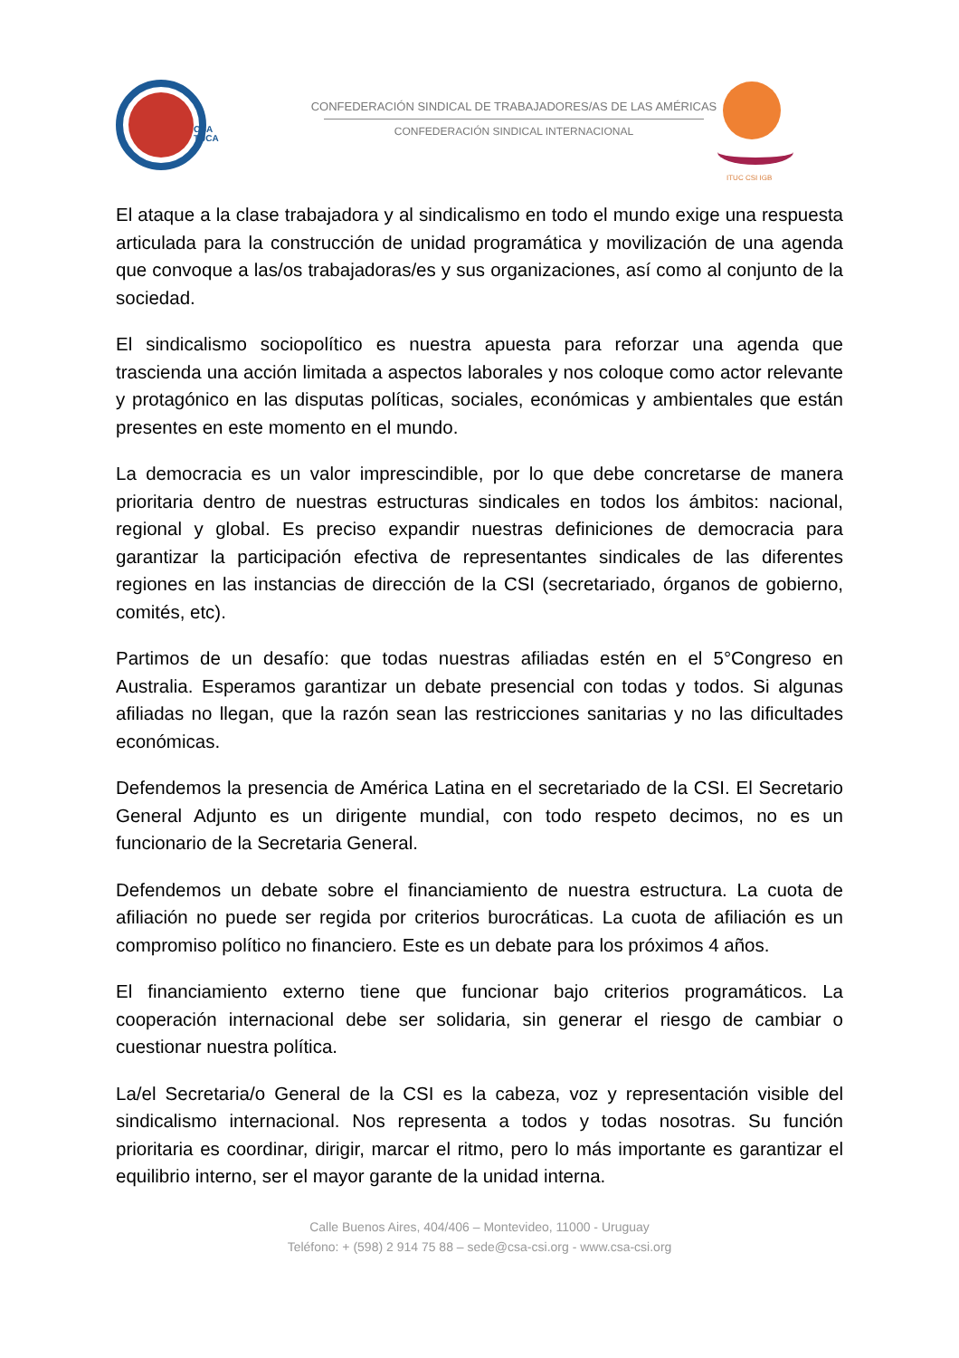CSA
TUCA
CONFEDERACIÓN SINDICAL DE TRABAJADORES/AS DE LAS AMÉRICAS
CONFEDERACIÓN SINDICAL INTERNACIONAL
ITUC CSI IGB
El ataque a la clase trabajadora y al sindicalismo en todo el mundo exige una respuesta articulada para la construcción de unidad programática y movilización de una agenda que convoque a las/os trabajadoras/es y sus organizaciones, así como al conjunto de la sociedad.
El sindicalismo sociopolítico es nuestra apuesta para reforzar una agenda que trascienda una acción limitada a aspectos laborales y nos coloque como actor relevante y protagónico en las disputas políticas, sociales, económicas y ambientales que están presentes en este momento en el mundo.
La democracia es un valor imprescindible, por lo que debe concretarse de manera prioritaria dentro de nuestras estructuras sindicales en todos los ámbitos: nacional, regional y global. Es preciso expandir nuestras definiciones de democracia para garantizar la participación efectiva de representantes sindicales de las diferentes regiones en las instancias de dirección de la CSI (secretariado, órganos de gobierno, comités, etc).
Partimos de un desafío: que todas nuestras afiliadas estén en el 5°Congreso en Australia. Esperamos garantizar un debate presencial con todas y todos. Si algunas afiliadas no llegan, que la razón sean las restricciones sanitarias y no las dificultades económicas.
Defendemos la presencia de América Latina en el secretariado de la CSI. El Secretario General Adjunto es un dirigente mundial, con todo respeto decimos, no es un funcionario de la Secretaria General.
Defendemos un debate sobre el financiamiento de nuestra estructura. La cuota de afiliación no puede ser regida por criterios burocráticas. La cuota de afiliación es un compromiso político no financiero. Este es un debate para los próximos 4 años.
El financiamiento externo tiene que funcionar bajo criterios programáticos. La cooperación internacional debe ser solidaria, sin generar el riesgo de cambiar o cuestionar nuestra política.
La/el Secretaria/o General de la CSI es la cabeza, voz y representación visible del sindicalismo internacional. Nos representa a todos y todas nosotras. Su función prioritaria es coordinar, dirigir, marcar el ritmo, pero lo más importante es garantizar el equilibrio interno, ser el mayor garante de la unidad interna.
Calle Buenos Aires, 404/406 – Montevideo, 11000 - Uruguay
Teléfono: + (598) 2 914 75 88 – sede@csa-csi.org - www.csa-csi.org